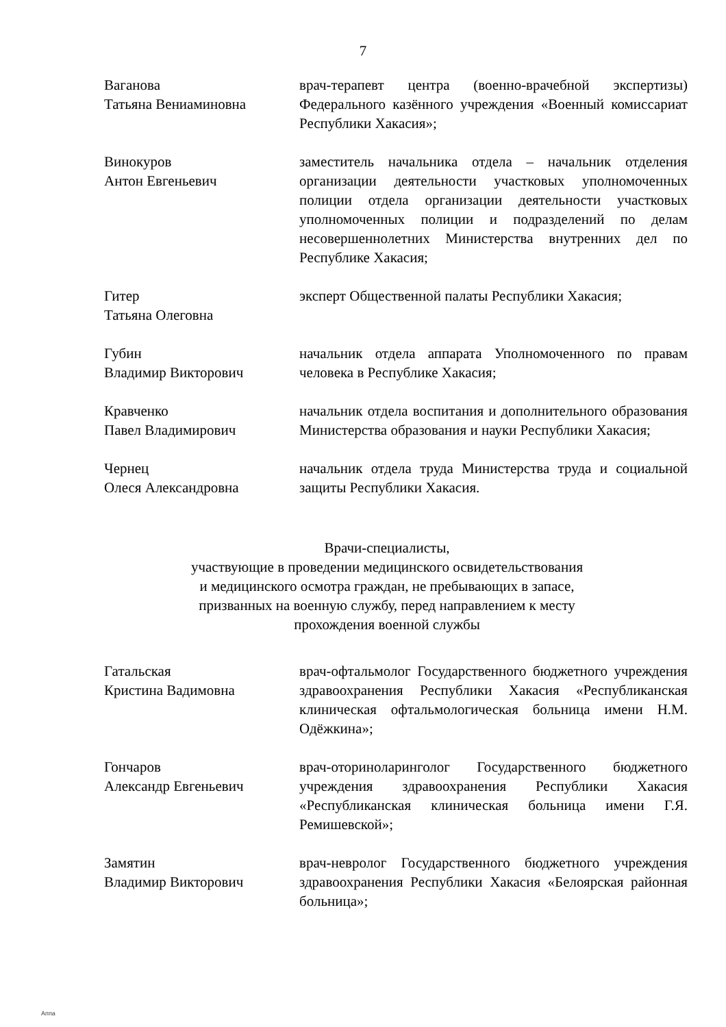7
Ваганова
Татьяна Вениаминовна
врач-терапевт центра (военно-врачебной экспертизы) Федерального казённого учреждения «Военный комиссариат Республики Хакасия»;
Винокуров
Антон Евгеньевич
заместитель начальника отдела – начальник отделения организации деятельности участковых уполномоченных полиции отдела организации деятельности участковых уполномоченных полиции и подразделений по делам несовершеннолетних Министерства внутренних дел по Республике Хакасия;
Гитер
Татьяна Олеговна
эксперт Общественной палаты Республики Хакасия;
Губин
Владимир Викторович
начальник отдела аппарата Уполномоченного по правам человека в Республике Хакасия;
Кравченко
Павел Владимирович
начальник отдела воспитания и дополнительного образования Министерства образования и науки Республики Хакасия;
Чернец
Олеся Александровна
начальник отдела труда Министерства труда и социальной защиты Республики Хакасия.
Врачи-специалисты,
участвующие в проведении медицинского освидетельствования
и медицинского осмотра граждан, не пребывающих в запасе,
призванных на военную службу, перед направлением к месту
прохождения военной службы
Гатальская
Кристина Вадимовна
врач-офтальмолог Государственного бюджетного учреждения здравоохранения Республики Хакасия «Республиканская клиническая офтальмологическая больница имени Н.М. Одёжкина»;
Гончаров
Александр Евгеньевич
врач-оториноларинголог Государственного бюджетного учреждения здравоохранения Республики Хакасия «Республиканская клиническая больница имени Г.Я. Ремишевской»;
Замятин
Владимир Викторович
врач-невролог Государственного бюджетного учреждения здравоохранения Республики Хакасия «Белоярская районная больница»;
Аппа